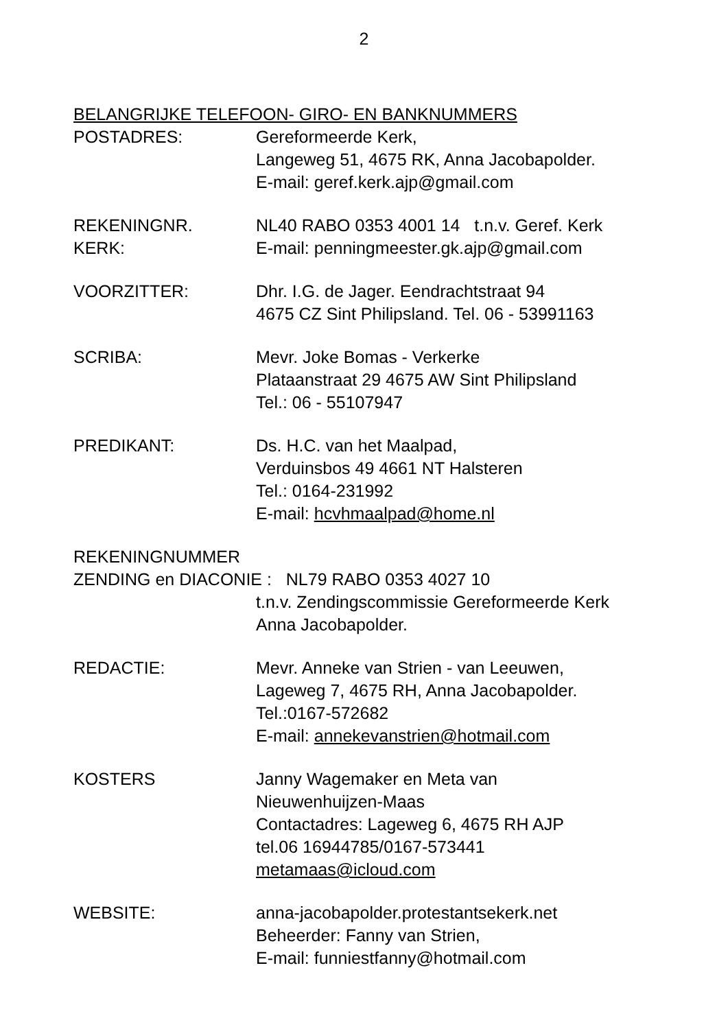2
BELANGRIJKE TELEFOON- GIRO- EN BANKNUMMERS
POSTADRES: Gereformeerde Kerk,
Langeweg 51, 4675 RK, Anna Jacobapolder.
E-mail: geref.kerk.ajp@gmail.com
REKENINGNR.
KERK:
NL40 RABO 0353 4001 14 t.n.v. Geref. Kerk
E-mail: penningmeester.gk.ajp@gmail.com
VOORZITTER: Dhr. I.G. de Jager. Eendrachtstraat 94
4675 CZ Sint Philipsland. Tel. 06 - 53991163
SCRIBA: Mevr. Joke Bomas - Verkerke
Plataanstraat 29 4675 AW Sint Philipsland
Tel.: 06 - 55107947
PREDIKANT: Ds. H.C. van het Maalpad,
Verduinsbos 49 4661 NT Halsteren
Tel.: 0164-231992
E-mail: hcvhmaalpad@home.nl
REKENINGNUMMER
ZENDING en DIACONIE : NL79 RABO 0353 4027 10
t.n.v. Zendingscommissie Gereformeerde Kerk
Anna Jacobapolder.
REDACTIE: Mevr. Anneke van Strien - van Leeuwen,
Lageweg 7, 4675 RH, Anna Jacobapolder.
Tel.:0167-572682
E-mail: annekevanstrien@hotmail.com
KOSTERS Janny Wagemaker en Meta van
Nieuwenhuijzen-Maas
Contactadres: Lageweg 6, 4675 RH AJP
tel.06 16944785/0167-573441
metamaas@icloud.com
WEBSITE: anna-jacobapolder.protestantsekerk.net
Beheerder: Fanny van Strien,
E-mail: funniestfanny@hotmail.com